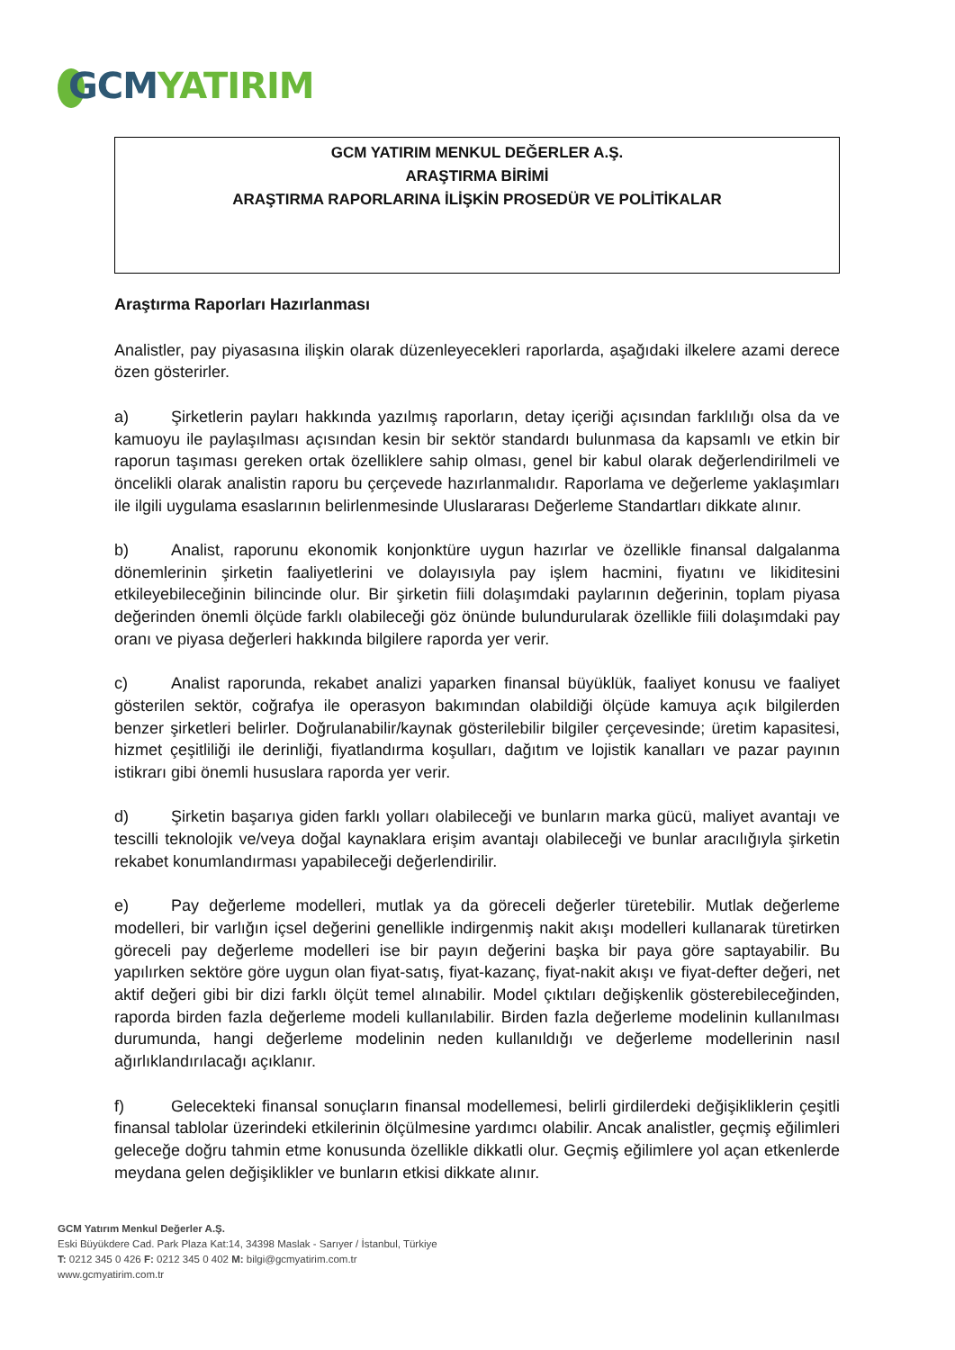GCM YATIRIM
GCM YATIRIM MENKUL DEĞERLER A.Ş.
ARAŞTIRMA BİRİMİ
ARAŞTIRMA RAPORLARINA İLİŞKİN PROSEDÜR VE POLİTİKALAR
Araştırma Raporları Hazırlanması
Analistler, pay piyasasına ilişkin olarak düzenleyecekleri raporlarda, aşağıdaki ilkelere azami derece özen gösterirler.
a) Şirketlerin payları hakkında yazılmış raporların, detay içeriği açısından farklılığı olsa da ve kamuoyu ile paylaşılması açısından kesin bir sektör standardı bulunmasa da kapsamlı ve etkin bir raporun taşıması gereken ortak özelliklere sahip olması, genel bir kabul olarak değerlendirilmeli ve öncelikli olarak analistin raporu bu çerçevede hazırlanmalıdır. Raporlama ve değerleme yaklaşımları ile ilgili uygulama esaslarının belirlenmesinde Uluslararası Değerleme Standartları dikkate alınır.
b) Analist, raporunu ekonomik konjonktüre uygun hazırlar ve özellikle finansal dalgalanma dönemlerinin şirketin faaliyetlerini ve dolayısıyla pay işlem hacmini, fiyatını ve likiditesini etkileyebileceğinin bilincinde olur. Bir şirketin fiili dolaşımdaki paylarının değerinin, toplam piyasa değerinden önemli ölçüde farklı olabileceği göz önünde bulundurularak özellikle fiili dolaşımdaki pay oranı ve piyasa değerleri hakkında bilgilere raporda yer verir.
c) Analist raporunda, rekabet analizi yaparken finansal büyüklük, faaliyet konusu ve faaliyet gösterilen sektör, coğrafya ile operasyon bakımından olabildiği ölçüde kamuya açık bilgilerden benzer şirketleri belirler. Doğrulanabilir/kaynak gösterilebilir bilgiler çerçevesinde; üretim kapasitesi, hizmet çeşitliliği ile derinliği, fiyatlandırma koşulları, dağıtım ve lojistik kanalları ve pazar payının istikrarı gibi önemli hususlara raporda yer verir.
d) Şirketin başarıya giden farklı yolları olabileceği ve bunların marka gücü, maliyet avantajı ve tescilli teknolojik ve/veya doğal kaynaklara erişim avantajı olabileceği ve bunlar aracılığıyla şirketin rekabet konumlandırması yapabileceği değerlendirilir.
e) Pay değerleme modelleri, mutlak ya da göreceli değerler türetebilir. Mutlak değerleme modelleri, bir varlığın içsel değerini genellikle indirgenmiş nakit akışı modelleri kullanarak türetirken göreceli pay değerleme modelleri ise bir payın değerini başka bir paya göre saptayabilir. Bu yapılırken sektöre göre uygun olan fiyat-satış, fiyat-kazanç, fiyat-nakit akışı ve fiyat-defter değeri, net aktif değeri gibi bir dizi farklı ölçüt temel alınabilir. Model çıktıları değişkenlik gösterebileceğinden, raporda birden fazla değerleme modeli kullanılabilir. Birden fazla değerleme modelinin kullanılması durumunda, hangi değerleme modelinin neden kullanıldığı ve değerleme modellerinin nasıl ağırlıklandırılacağı açıklanır.
f) Gelecekteki finansal sonuçların finansal modellemesi, belirli girdilerdeki değişikliklerin çeşitli finansal tablolar üzerindeki etkilerinin ölçülmesine yardımcı olabilir. Ancak analistler, geçmiş eğilimleri geleceğe doğru tahmin etme konusunda özellikle dikkatli olur. Geçmiş eğilimlere yol açan etkenlerde meydana gelen değişiklikler ve bunların etkisi dikkate alınır.
GCM Yatırım Menkul Değerler A.Ş.
Eski Büyükdere Cad. Park Plaza Kat:14, 34398 Maslak - Sarıyer / İstanbul, Türkiye
T: 0212 345 0 426 F: 0212 345 0 402 M: bilgi@gcmyatirim.com.tr
www.gcmyatirim.com.tr